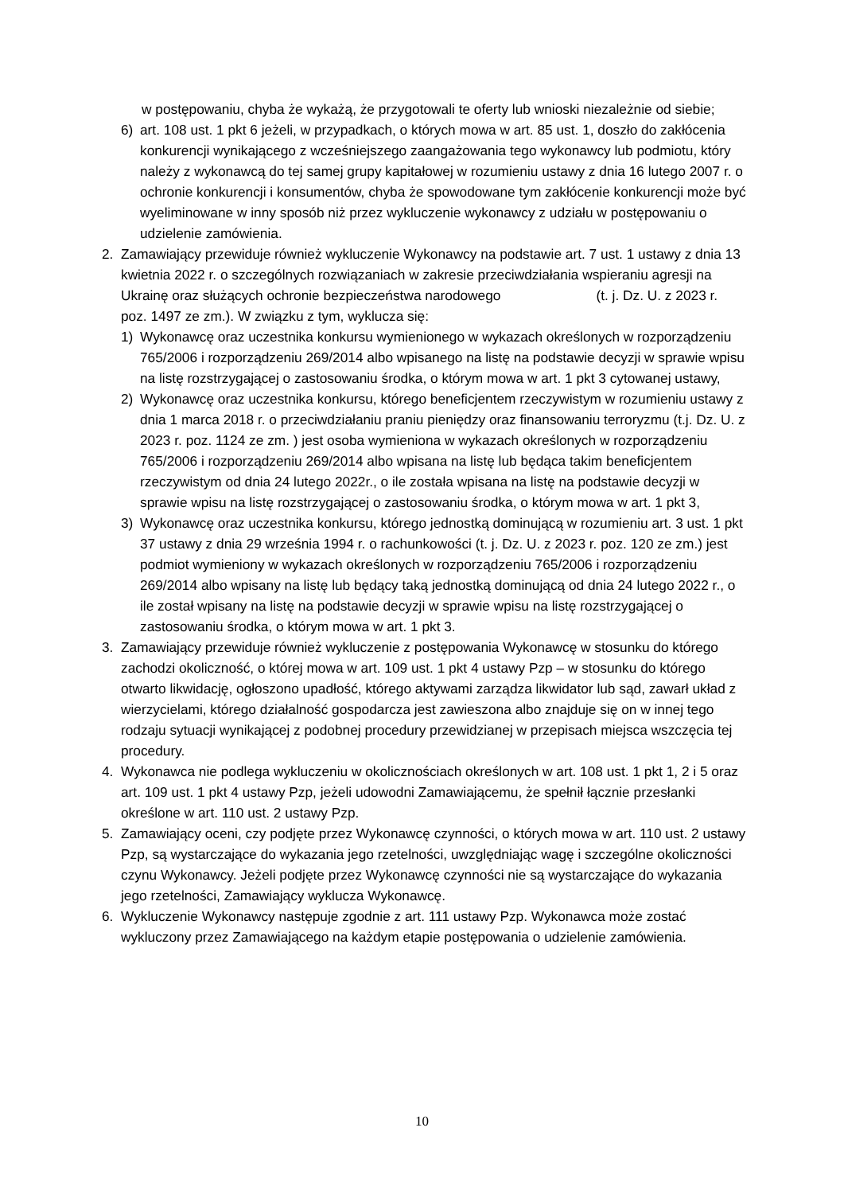w postępowaniu, chyba że wykażą, że przygotowali te oferty lub wnioski niezależnie od siebie;
6) art. 108 ust. 1 pkt 6 jeżeli, w przypadkach, o których mowa w art. 85 ust. 1, doszło do zakłócenia konkurencji wynikającego z wcześniejszego zaangażowania tego wykonawcy lub podmiotu, który należy z wykonawcą do tej samej grupy kapitałowej w rozumieniu ustawy z dnia 16 lutego 2007 r. o ochronie konkurencji i konsumentów, chyba że spowodowane tym zakłócenie konkurencji może być wyeliminowane w inny sposób niż przez wykluczenie wykonawcy z udziału w postępowaniu o udzielenie zamówienia.
2. Zamawiający przewiduje również wykluczenie Wykonawcy na podstawie art. 7 ust. 1 ustawy z dnia 13 kwietnia 2022 r. o szczególnych rozwiązaniach w zakresie przeciwdziałania wspieraniu agresji na Ukrainę oraz służących ochronie bezpieczeństwa narodowego (t. j. Dz. U. z 2023 r. poz. 1497 ze zm.). W związku z tym, wyklucza się:
1) Wykonawcę oraz uczestnika konkursu wymienionego w wykazach określonych w rozporządzeniu 765/2006 i rozporządzeniu 269/2014 albo wpisanego na listę na podstawie decyzji w sprawie wpisu na listę rozstrzygającej o zastosowaniu środka, o którym mowa w art. 1 pkt 3 cytowanej ustawy,
2) Wykonawcę oraz uczestnika konkursu, którego beneficjentem rzeczywistym w rozumieniu ustawy z dnia 1 marca 2018 r. o przeciwdziałaniu praniu pieniędzy oraz finansowaniu terroryzmu (t.j. Dz. U. z 2023 r. poz. 1124 ze zm. ) jest osoba wymieniona w wykazach określonych w rozporządzeniu 765/2006 i rozporządzeniu 269/2014 albo wpisana na listę lub będąca takim beneficjentem rzeczywistym od dnia 24 lutego 2022r., o ile została wpisana na listę na podstawie decyzji w sprawie wpisu na listę rozstrzygającej o zastosowaniu środka, o którym mowa w art. 1 pkt 3,
3) Wykonawcę oraz uczestnika konkursu, którego jednostką dominującą w rozumieniu art. 3 ust. 1 pkt 37 ustawy z dnia 29 września 1994 r. o rachunkowości (t. j. Dz. U. z 2023 r. poz. 120 ze zm.) jest podmiot wymieniony w wykazach określonych w rozporządzeniu 765/2006 i rozporządzeniu 269/2014 albo wpisany na listę lub będący taką jednostką dominującą od dnia 24 lutego 2022 r., o ile został wpisany na listę na podstawie decyzji w sprawie wpisu na listę rozstrzygającej o zastosowaniu środka, o którym mowa w art. 1 pkt 3.
3. Zamawiający przewiduje również wykluczenie z postępowania Wykonawcę w stosunku do którego zachodzi okoliczność, o której mowa w art. 109 ust. 1 pkt 4 ustawy Pzp – w stosunku do którego otwarto likwidację, ogłoszono upadłość, którego aktywami zarządza likwidator lub sąd, zawarł układ z wierzycielami, którego działalność gospodarcza jest zawieszona albo znajduje się on w innej tego rodzaju sytuacji wynikającej z podobnej procedury przewidzianej w przepisach miejsca wszczęcia tej procedury.
4. Wykonawca nie podlega wykluczeniu w okolicznościach określonych w art. 108 ust. 1 pkt 1, 2 i 5 oraz art. 109 ust. 1 pkt 4 ustawy Pzp, jeżeli udowodni Zamawiającemu, że spełnił łącznie przesłanki określone w art. 110 ust. 2 ustawy Pzp.
5. Zamawiający oceni, czy podjęte przez Wykonawcę czynności, o których mowa w art. 110 ust. 2 ustawy Pzp, są wystarczające do wykazania jego rzetelności, uwzględniając wagę i szczególne okoliczności czynu Wykonawcy. Jeżeli podjęte przez Wykonawcę czynności nie są wystarczające do wykazania jego rzetelności, Zamawiający wyklucza Wykonawcę.
6. Wykluczenie Wykonawcy następuje zgodnie z art. 111 ustawy Pzp. Wykonawca może zostać wykluczony przez Zamawiającego na każdym etapie postępowania o udzielenie zamówienia.
10